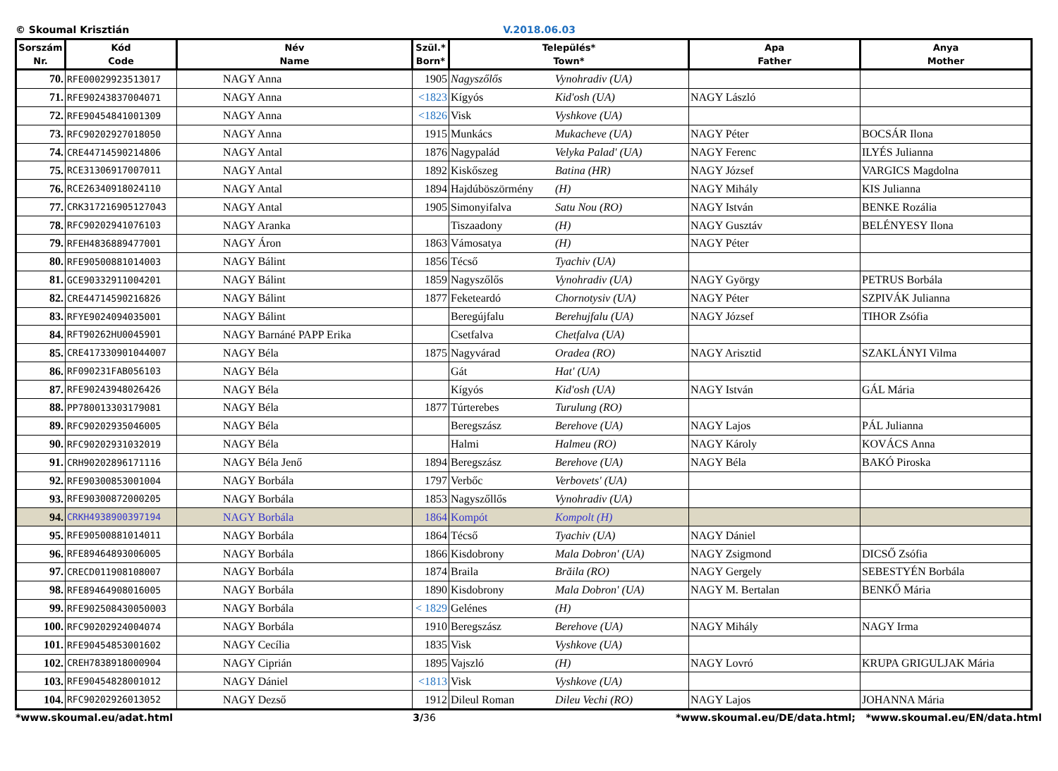© Skoumal Krisztián V.2018.06.03
| Sorszám Nr. | Kód Code | Név Name | Szül.* Born* | Település* Town* | Apa Father | Anya Mother |
| --- | --- | --- | --- | --- | --- | --- |
| 70. | RFE00029923513017 | NAGY Anna | 1905 | Nagyszőlős Vynohradiv (UA) | | |
| 71. | RFE90243837004071 | NAGY Anna | <1823 | Kígyós Kid'osh (UA) | NAGY László | |
| 72. | RFE90454841001309 | NAGY Anna | <1826 | Visk Vyshkove (UA) | | |
| 73. | RFC90202927018050 | NAGY Anna | 1915 | Munkács Mukacheve (UA) | NAGY Péter | BOCSÁR Ilona |
| 74. | CRE44714590214806 | NAGY Antal | 1876 | Nagypalád Velyka Palad' (UA) | NAGY Ferenc | ILYÉS Julianna |
| 75. | RCE31306917007011 | NAGY Antal | 1892 | Kiskőszeg Batina (HR) | NAGY József | VARGICS Magdolna |
| 76. | RCE26340918024110 | NAGY Antal | 1894 | Hajdúböszörmény (H) | NAGY Mihály | KIS Julianna |
| 77. | CRK317216905127043 | NAGY Antal | 1905 | Simonyifalva Satu Nou (RO) | NAGY István | BENKE Rozália |
| 78. | RFC90202941076103 | NAGY Aranka | | Tiszaadony (H) | NAGY Gusztáv | BELÉNYESY Ilona |
| 79. | RFEH4836889477001 | NAGY Áron | 1863 | Vámosatya (H) | NAGY Péter | |
| 80. | RFE90500881014003 | NAGY Bálint | 1856 | Técső Tyachiv (UA) | | |
| 81. | GCE90332911004201 | NAGY Bálint | 1859 | Nagyszőlős Vynohradiv (UA) | NAGY György | PETRUS Borbála |
| 82. | CRE44714590216826 | NAGY Bálint | 1877 | Feketeardó Chornotysiv (UA) | NAGY Péter | SZPIVÁK Julianna |
| 83. | RFYE9024094035001 | NAGY Bálint | | Beregújfalu Berehujfalu (UA) | NAGY József | TIHOR Zsófia |
| 84. | RFT90262HU0045901 | NAGY Barnáné PAPP Erika | | Csetfalva Chetfalva (UA) | | |
| 85. | CRE417330901044007 | NAGY Béla | 1875 | Nagyvárad Oradea (RO) | NAGY Arisztid | SZAKLÁNYI Vilma |
| 86. | RF090231FAB056103 | NAGY Béla | | Gát Hat' (UA) | | |
| 87. | RFE90243948026426 | NAGY Béla | | Kígyós Kid'osh (UA) | NAGY István | GÁL Mária |
| 88. | PP780013303179081 | NAGY Béla | 1877 | Túrterebes Turulung (RO) | | |
| 89. | RFC90202935046005 | NAGY Béla | | Beregszász Berehove (UA) | NAGY Lajos | PÁL Julianna |
| 90. | RFC90202931032019 | NAGY Béla | | Halmi Halmeu (RO) | NAGY Károly | KOVÁCS Anna |
| 91. | CRH90202896171116 | NAGY Béla Jenő | 1894 | Beregszász Berehove (UA) | NAGY Béla | BAKÓ Piroska |
| 92. | RFE90300853001004 | NAGY Borbála | 1797 | Verbőc Verbovets' (UA) | | |
| 93. | RFE90300872000205 | NAGY Borbála | 1853 | Nagyszőllős Vynohradiv (UA) | | |
| 94. | CRKH4938900397194 | NAGY Borbála | 1864 | Kompót Kompolt (H) | | |
| 95. | RFE90500881014011 | NAGY Borbála | 1864 | Técső Tyachiv (UA) | NAGY Dániel | |
| 96. | RFE89464893006005 | NAGY Borbála | 1866 | Kisdobrony Mala Dobron' (UA) | NAGY Zsigmond | DICSŐ Zsófia |
| 97. | CRECD011908108007 | NAGY Borbála | 1874 | Braila Brăila (RO) | NAGY Gergely | SEBESTYÉN Borbála |
| 98. | RFE89464908016005 | NAGY Borbála | 1890 | Kisdobrony Mala Dobron' (UA) | NAGY M. Bertalan | BENKŐ Mária |
| 99. | RFE902508430050003 | NAGY Borbála | < 1829 | Gelénes (H) | | |
| 100. | RFC90202924004074 | NAGY Borbála | 1910 | Beregszász Berehove (UA) | NAGY Mihály | NAGY Irma |
| 101. | RFE90454853001602 | NAGY Cecília | 1835 | Visk Vyshkove (UA) | | |
| 102. | CREH7838918000904 | NAGY Ciprián | 1895 | Vajszló (H) | NAGY Lovró | KRUPA GRIGULJAK Mária |
| 103. | RFE90454828001012 | NAGY Dániel | <1813 | Visk Vyshkove (UA) | | |
| 104. | RFC90202926013052 | NAGY Dezső | 1912 | Dileul Roman Dileu Vechi (RO) | NAGY Lajos | JOHANNA Mária |
*www.skoumal.eu/adat.html 3/36 *www.skoumal.eu/DE/data.html; *www.skoumal.eu/EN/data.html